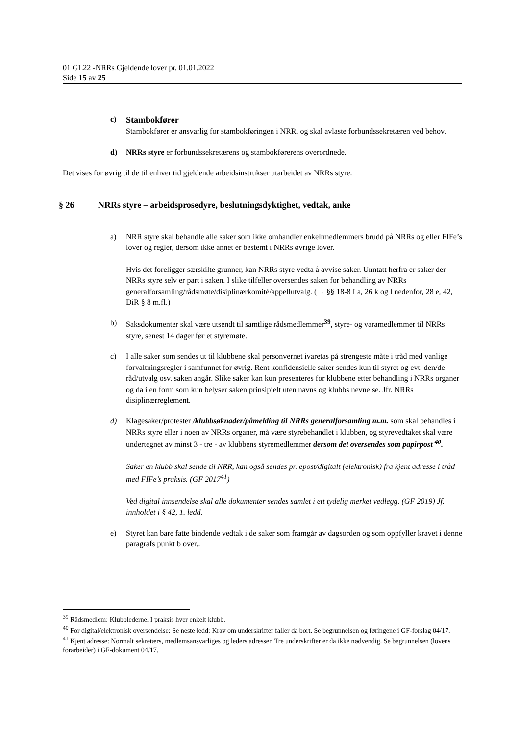01 GL22 -NRRs Gjeldende lover pr. 01.01.2022
Side 15 av 25
c) Stambokfører
Stambokfører er ansvarlig for stambokføringen i NRR, og skal avlaste forbundssekretæren ved behov.
d) NRRs styre er forbundssekretærens og stambokførerens overordnede.
Det vises for øvrig til de til enhver tid gjeldende arbeidsinstrukser utarbeidet av NRRs styre.
§ 26 NRRs styre – arbeidsprosedyre, beslutningsdyktighet, vedtak, anke
a) NRR styre skal behandle alle saker som ikke omhandler enkeltmedlemmers brudd på NRRs og eller FIFe’s lover og regler, dersom ikke annet er bestemt i NRRs øvrige lover.
Hvis det foreligger særskilte grunner, kan NRRs styre vedta å avvise saker. Unntatt herfra er saker der NRRs styre selv er part i saken. I slike tilfeller oversendes saken for behandling av NRRs generalforsamling/rådsmøte/disiplinærkomité/appellutvalg. (→ §§ 18-8 I a, 26 k og l nedenfor, 28 e, 42, DiR § 8 m.fl.)
b) Saksdokumenter skal være utsendt til samtlige rådsmedlemmer<sup>39</sup>, styre- og varamedlemmer til NRRs styre, senest 14 dager før et styremøte.
c) I alle saker som sendes ut til klubbene skal personvernet ivaretas på strengeste måte i tråd med vanlige forvaltningsregler i samfunnet for øvrig. Rent konfidensielle saker sendes kun til styret og evt. den/de råd/utvalg osv. saken angår. Slike saker kan kun presenteres for klubbene etter behandling i NRRs organer og da i en form som kun belyser saken prinsipielt uten navns og klubbs nevnelse. Jfr. NRRs disiplinærreglement.
d) Klagesaker/protester /klubbsøknader/påmelding til NRRs generalforsamling m.m. som skal behandles i NRRs styre eller i noen av NRRs organer, må være styrebehandlet i klubben, og styrevedtaket skal være undertegnet av minst 3 - tre - av klubbens styremedlemmer dersom det oversendes som papirpost <sup>40</sup>. .
Saker en klubb skal sende til NRR, kan også sendes pr. epost/digitalt (elektronisk) fra kjent adresse i tråd med FIFe’s praksis. (GF 2017<sup>41</sup>)
Ved digital innsendelse skal alle dokumenter sendes samlet i ett tydelig merket vedlegg. (GF 2019) Jf. innholdet i § 42, 1. ledd.
e) Styret kan bare fatte bindende vedtak i de saker som framgår av dagsorden og som oppfyller kravet i denne paragrafs punkt b over..
<sup>39</sup> Rådsmedlem: Klubblederne. I praksis hver enkelt klubb.
<sup>40</sup> For digital/elektronisk oversendelse: Se neste ledd: Krav om underskrifter faller da bort. Se begrunnelsen og føringene i GF-forslag 04/17.
<sup>41</sup> Kjent adresse: Normalt sekretærs, medlemsansvarliges og leders adresser. Tre underskrifter er da ikke nødvendig. Se begrunnelsen (lovens forarbeider) i GF-dokument 04/17.